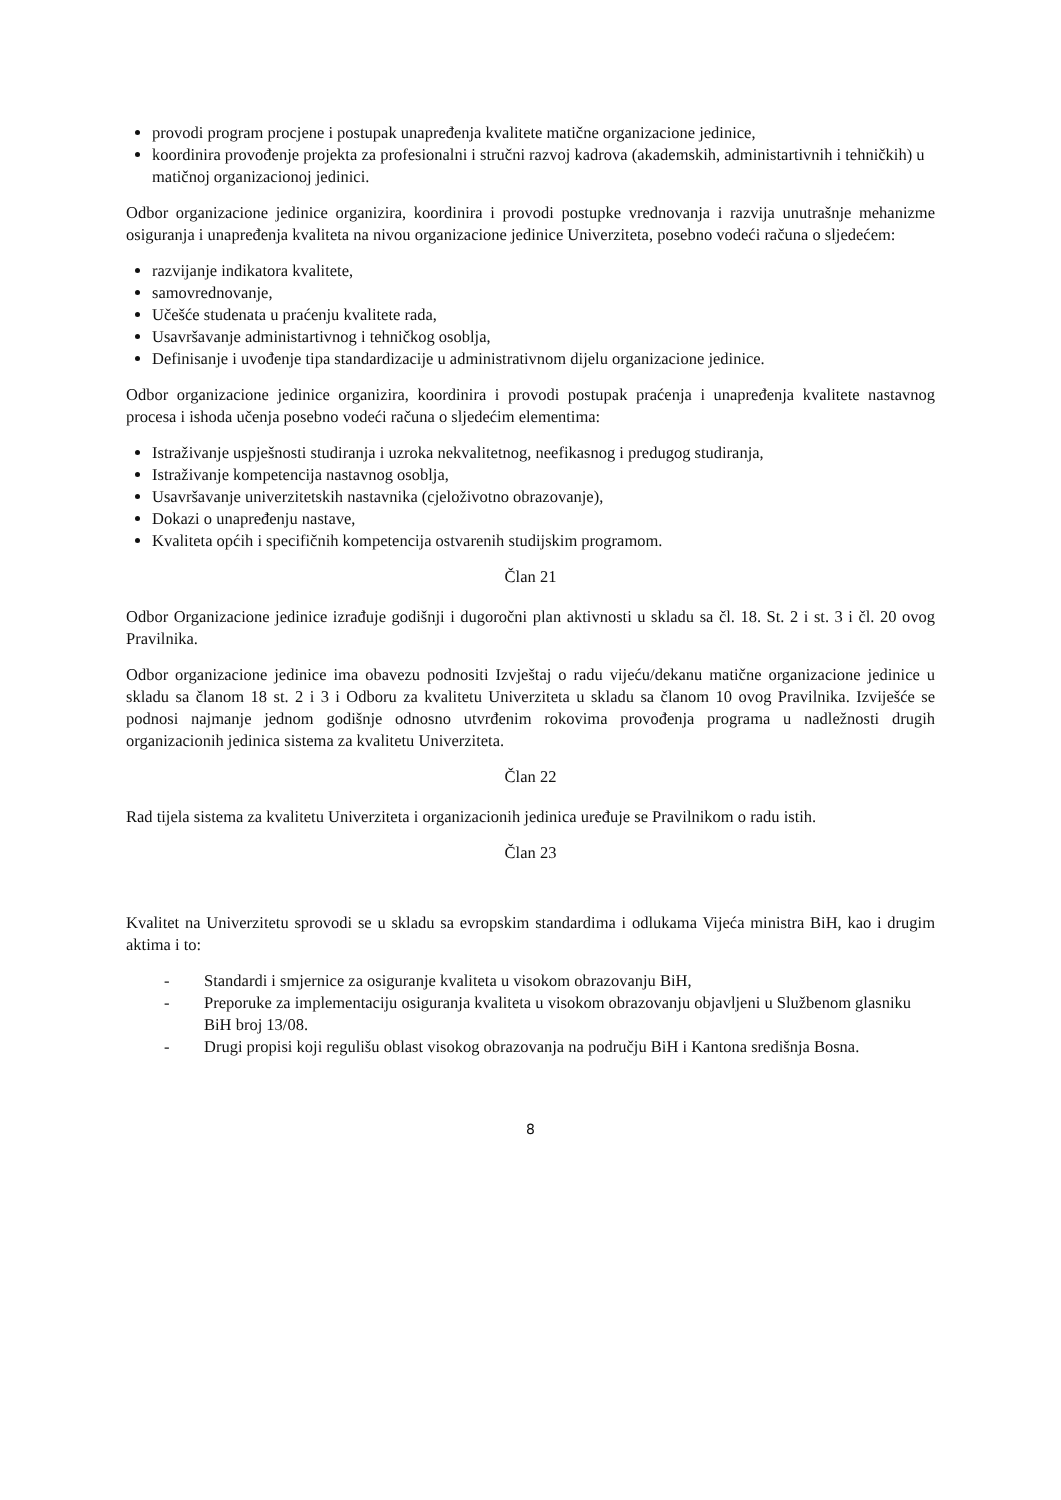provodi program procjene i postupak unapređenja kvalitete matične organizacione jedinice,
koordinira provođenje projekta za profesionalni i stručni razvoj kadrova (akademskih, administartivnih i tehničkih) u matičnoj organizacionoj jedinici.
Odbor organizacione jedinice organizira, koordinira i provodi postupke vrednovanja i razvija unutrašnje mehanizme osiguranja i unapređenja kvaliteta na nivou organizacione jedinice Univerziteta, posebno vodeći računa o sljedećem:
razvijanje indikatora kvalitete,
samovrednovanje,
Učešće studenata u praćenju kvalitete rada,
Usavršavanje administartivnog i tehničkog osoblja,
Definisanje i uvođenje tipa standardizacije u administrativnom dijelu organizacione jedinice.
Odbor organizacione jedinice organizira, koordinira i provodi postupak praćenja i unapređenja kvalitete nastavnog procesa i ishoda učenja posebno vodeći računa o sljedećim elementima:
Istraživanje uspješnosti studiranja i uzroka nekvalitetnog, neefikasnog i predugog studiranja,
Istraživanje kompetencija nastavnog osoblja,
Usavršavanje univerzitetskih nastavnika (cjeloživotno obrazovanje),
Dokazi o unapređenju nastave,
Kvaliteta općih i specifičnih kompetencija ostvarenih studijskim programom.
Član 21
Odbor Organizacione jedinice izrađuje godišnji i dugoročni plan aktivnosti u skladu sa čl. 18. St. 2 i st. 3 i čl. 20 ovog Pravilnika.
Odbor organizacione jedinice ima obavezu podnositi Izvještaj o radu vijeću/dekanu matične organizacione jedinice u skladu sa članom 18 st. 2 i 3 i Odboru za kvalitetu Univerziteta u skladu sa članom 10 ovog Pravilnika. Izviješće se podnosi najmanje jednom godišnje odnosno utvrđenim rokovima provođenja programa u nadležnosti drugih organizacionih jedinica sistema za kvalitetu Univerziteta.
Član 22
Rad tijela sistema za kvalitetu Univerziteta i organizacionih jedinica uređuje se Pravilnikom o radu istih.
Član 23
Kvalitet na Univerzitetu sprovodi se u skladu sa evropskim standardima i odlukama Vijeća ministra BiH, kao i drugim aktima i to:
- Standardi i smjernice za osiguranje kvaliteta u visokom obrazovanju BiH,
- Preporuke za implementaciju osiguranja kvaliteta u visokom obrazovanju objavljeni u Službenom glasniku BiH broj 13/08.
- Drugi propisi koji regulišu oblast visokog obrazovanja na području BiH i Kantona središnja Bosna.
8